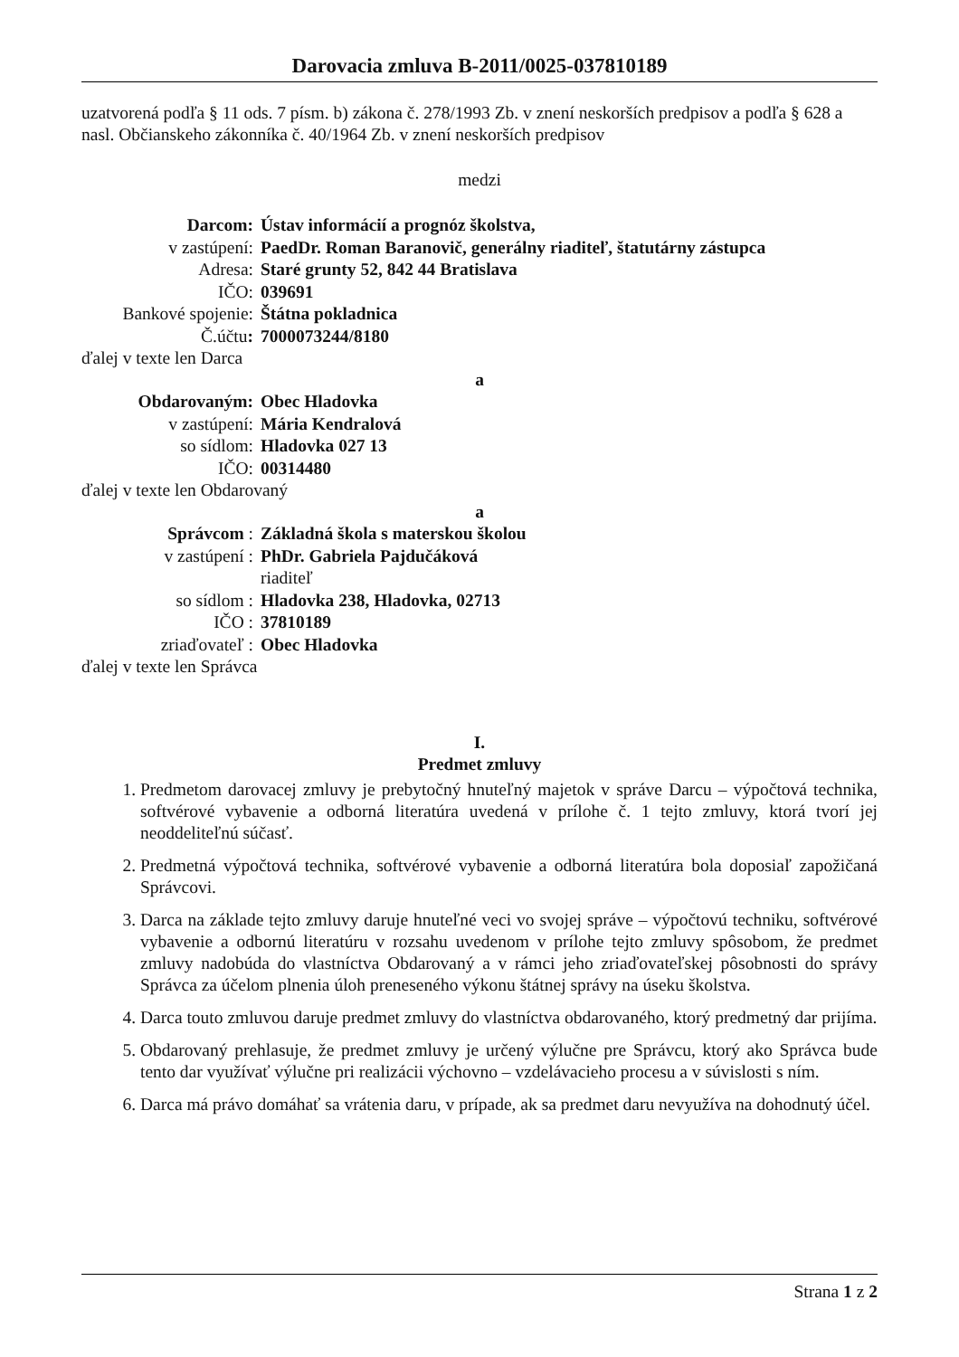Darovacia zmluva B-2011/0025-037810189
uzatvorená podľa § 11 ods. 7 písm. b) zákona č. 278/1993 Zb. v znení neskorších predpisov a podľa § 628 a nasl. Občianskeho zákonníka č. 40/1964 Zb. v znení neskorších predpisov
medzi
| Darcom: | Ústav informácií a prognóz školstva, |
| v zastúpení: | PaedDr. Roman Baranovič, generálny riaditeľ, štatutárny zástupca |
| Adresa: | Staré grunty 52, 842 44 Bratislava |
| IČO: | 039691 |
| Bankové spojenie: | Štátna pokladnica |
| Č.účtu : | 7000073244/8180 |
ďalej v texte len Darca
a
| Obdarovaným: | Obec Hladovka |
| v zastúpení: | Mária Kendralová |
| so sídlom: | Hladovka 027 13 |
| IČO: | 00314480 |
ďalej v texte len Obdarovaný
a
| Správcom : | Základná škola s materskou školou |
| v zastúpení : | PhDr. Gabriela Pajdučáková |
| | riaditeľ |
| so sídlom : | Hladovka 238, Hladovka, 02713 |
| IČO : | 37810189 |
| zriaďovateľ : | Obec Hladovka |
ďalej v texte len Správca
I.
Predmet zmluvy
1. Predmetom darovacej zmluvy je prebytočný hnuteľný majetok v správe Darcu – výpočtová technika, softvérové vybavenie a odborná literatúra uvedená v prílohe č. 1 tejto zmluvy, ktorá tvorí jej neoddeliteľnú súčasť.
2. Predmetná výpočtová technika, softvérové vybavenie a odborná literatúra bola doposiaľ zapožičaná Správcovi.
3. Darca na základe tejto zmluvy daruje hnuteľné veci vo svojej správe – výpočtovú techniku, softvérové vybavenie a odbornú literatúru v rozsahu uvedenom v prílohe tejto zmluvy spôsobom, že predmet zmluvy nadobúda do vlastníctva Obdarovaný a v rámci jeho zriaďovateľskej pôsobnosti do správy Správca za účelom plnenia úloh preneseného výkonu štátnej správy na úseku školstva.
4. Darca touto zmluvou daruje predmet zmluvy do vlastníctva obdarovaného, ktorý predmetný dar prijíma.
5. Obdarovaný prehlasuje, že predmet zmluvy je určený výlučne pre Správcu, ktorý ako Správca bude tento dar využívať výlučne pri realizácii výchovno – vzdelávacieho procesu a v súvislosti s ním.
6. Darca má právo domáhať sa vrátenia daru, v prípade, ak sa predmet daru nevyužíva na dohodnutý účel.
Strana 1 z 2